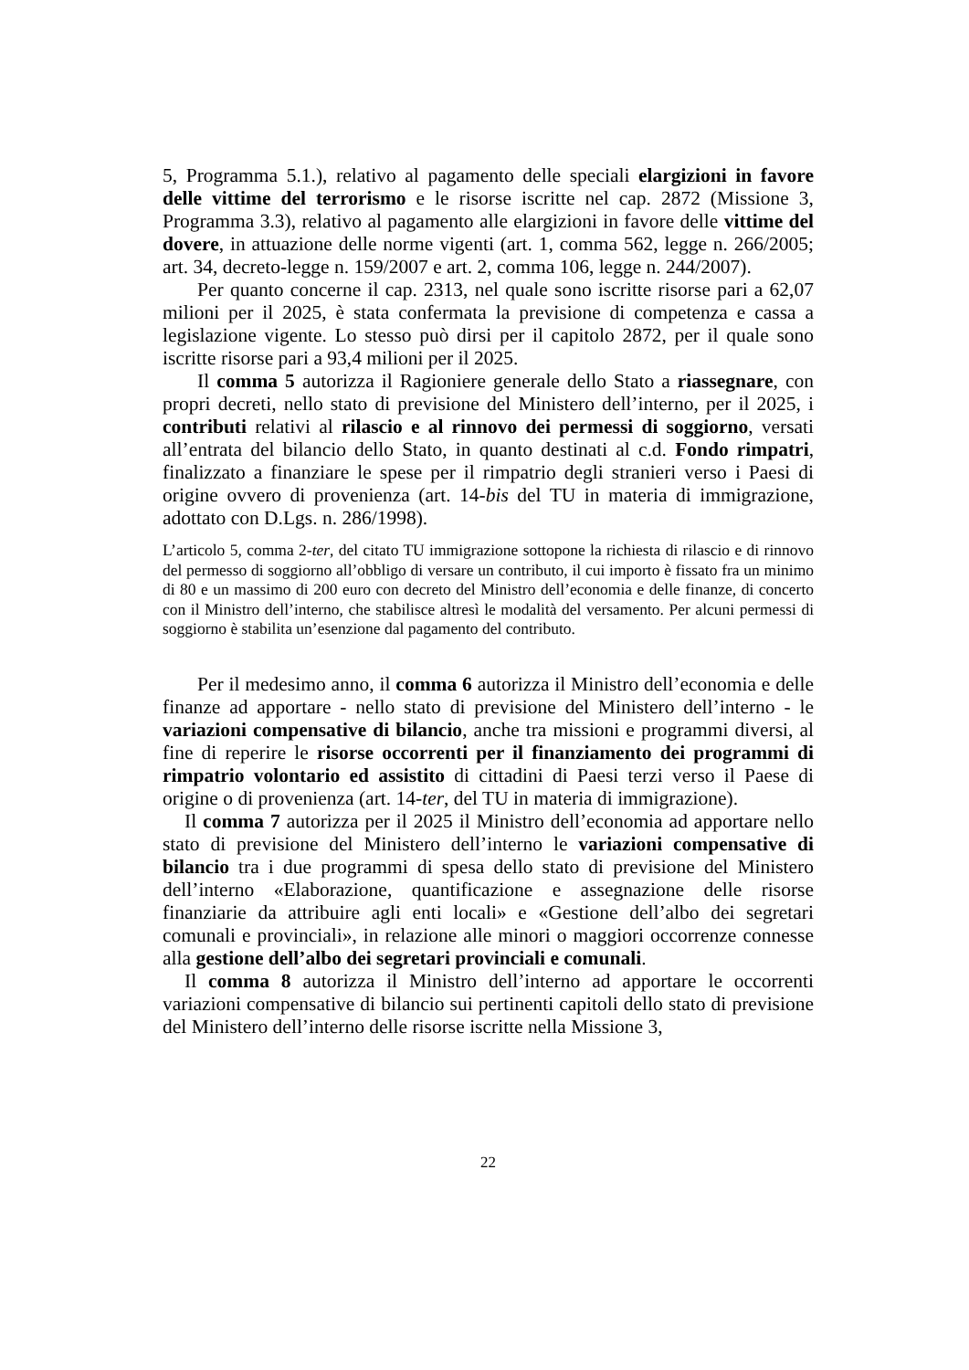5, Programma 5.1.), relativo al pagamento delle speciali elargizioni in favore delle vittime del terrorismo e le risorse iscritte nel cap. 2872 (Missione 3, Programma 3.3), relativo al pagamento alle elargizioni in favore delle vittime del dovere, in attuazione delle norme vigenti (art. 1, comma 562, legge n. 266/2005; art. 34, decreto-legge n. 159/2007 e art. 2, comma 106, legge n. 244/2007).
Per quanto concerne il cap. 2313, nel quale sono iscritte risorse pari a 62,07 milioni per il 2025, è stata confermata la previsione di competenza e cassa a legislazione vigente. Lo stesso può dirsi per il capitolo 2872, per il quale sono iscritte risorse pari a 93,4 milioni per il 2025.
Il comma 5 autorizza il Ragioniere generale dello Stato a riassegnare, con propri decreti, nello stato di previsione del Ministero dell’interno, per il 2025, i contributi relativi al rilascio e al rinnovo dei permessi di soggiorno, versati all’entrata del bilancio dello Stato, in quanto destinati al c.d. Fondo rimpatri, finalizzato a finanziare le spese per il rimpatrio degli stranieri verso i Paesi di origine ovvero di provenienza (art. 14-bis del TU in materia di immigrazione, adottato con D.Lgs. n. 286/1998).
L’articolo 5, comma 2-ter, del citato TU immigrazione sottopone la richiesta di rilascio e di rinnovo del permesso di soggiorno all’obbligo di versare un contributo, il cui importo è fissato fra un minimo di 80 e un massimo di 200 euro con decreto del Ministro dell’economia e delle finanze, di concerto con il Ministro dell’interno, che stabilisce altresì le modalità del versamento. Per alcuni permessi di soggiorno è stabilita un’esenzione dal pagamento del contributo.
Per il medesimo anno, il comma 6 autorizza il Ministro dell’economia e delle finanze ad apportare - nello stato di previsione del Ministero dell’interno - le variazioni compensative di bilancio, anche tra missioni e programmi diversi, al fine di reperire le risorse occorrenti per il finanziamento dei programmi di rimpatrio volontario ed assistito di cittadini di Paesi terzi verso il Paese di origine o di provenienza (art. 14-ter, del TU in materia di immigrazione).
Il comma 7 autorizza per il 2025 il Ministro dell’economia ad apportare nello stato di previsione del Ministero dell’interno le variazioni compensative di bilancio tra i due programmi di spesa dello stato di previsione del Ministero dell’interno «Elaborazione, quantificazione e assegnazione delle risorse finanziarie da attribuire agli enti locali» e «Gestione dell’albo dei segretari comunali e provinciali», in relazione alle minori o maggiori occorrenze connesse alla gestione dell’albo dei segretari provinciali e comunali.
Il comma 8 autorizza il Ministro dell’interno ad apportare le occorrenti variazioni compensative di bilancio sui pertinenti capitoli dello stato di previsione del Ministero dell’interno delle risorse iscritte nella Missione 3,
22